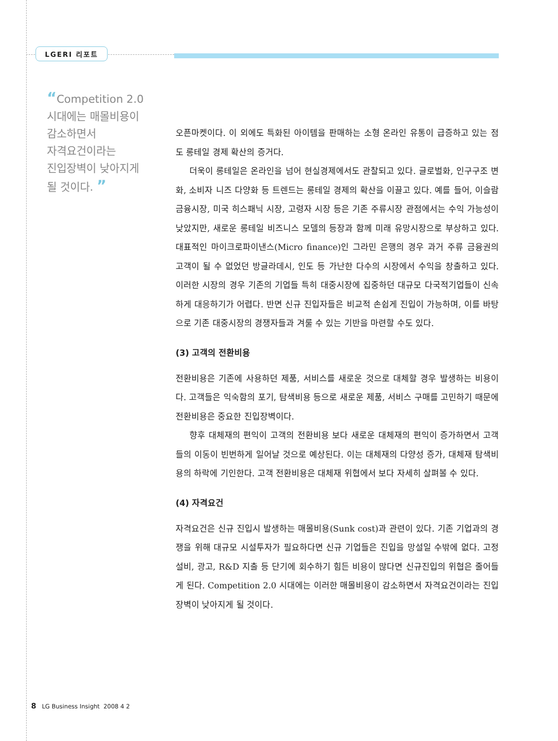LGERI 리포트
“Competition 2.0
시대에는 매몰비용이
감소하면서
자격요건이라는
진입장벽이 낮아지게
될 것이다. ”
오픈마켓이다. 이 외에도 특화된 아이템을 판매하는 소형 온라인 유통이 급증하고 있는 점도 롱테일 경제 확산의 증거다.
더욱이 롱테일은 온라인을 넘어 현실경제에서도 관찰되고 있다. 글로벌화, 인구구조 변화, 소비자 니즈 다양화 등 트렌드는 롱테일 경제의 확산을 이끌고 있다. 예를 들어, 이슬람 금융시장, 미국 히스패닉 시장, 고령자 시장 등은 기존 주류시장 관점에서는 수익 가능성이 낮았지만, 새로운 롱테일 비즈니스 모델의 등장과 함께 미래 유망시장으로 부상하고 있다. 대표적인 마이크로파이낸스(Micro finance)인 그라민 은행의 경우 과거 주류 금융권의 고객이 될 수 없었던 방글라데시, 인도 등 가난한 다수의 시장에서 수익을 창출하고 있다. 이러한 시장의 경우 기존의 기업들 특히 대중시장에 집중하던 대규모 다국적기업들이 신속하게 대응하기가 어렵다. 반면 신규 진입자들은 비교적 손쉽게 진입이 가능하며, 이를 바탕으로 기존 대중시장의 경쟁자들과 겨룰 수 있는 기반을 마련할 수도 있다.
(3) 고객의 전환비용
전환비용은 기존에 사용하던 제품, 서비스를 새로운 것으로 대체할 경우 발생하는 비용이다. 고객들은 익숙함의 포기, 탐색비용 등으로 새로운 제품, 서비스 구매를 고민하기 때문에 전환비용은 중요한 진입장벽이다.
향후 대체재의 편익이 고객의 전환비용 보다 새로운 대체재의 편익이 증가하면서 고객들의 이동이 빈번하게 일어날 것으로 예상된다. 이는 대체재의 다양성 증가, 대체재 탐색비용의 하락에 기인한다. 고객 전환비용은 대체재 위협에서 보다 자세히 살펴볼 수 있다.
(4) 자격요건
자격요건은 신규 진입시 발생하는 매몰비용(Sunk cost)과 관련이 있다. 기존 기업과의 경쟁을 위해 대규모 시설투자가 필요하다면 신규 기업들은 진입을 망설일 수밖에 없다. 고정설비, 광고, R&D 지출 등 단기에 회수하기 힘든 비용이 많다면 신규진입의 위협은 줄어들게 된다. Competition 2.0 시대에는 이러한 매몰비용이 감소하면서 자격요건이라는 진입장벽이 낮아지게 될 것이다.
8 LG Business Insight 2008 4 2